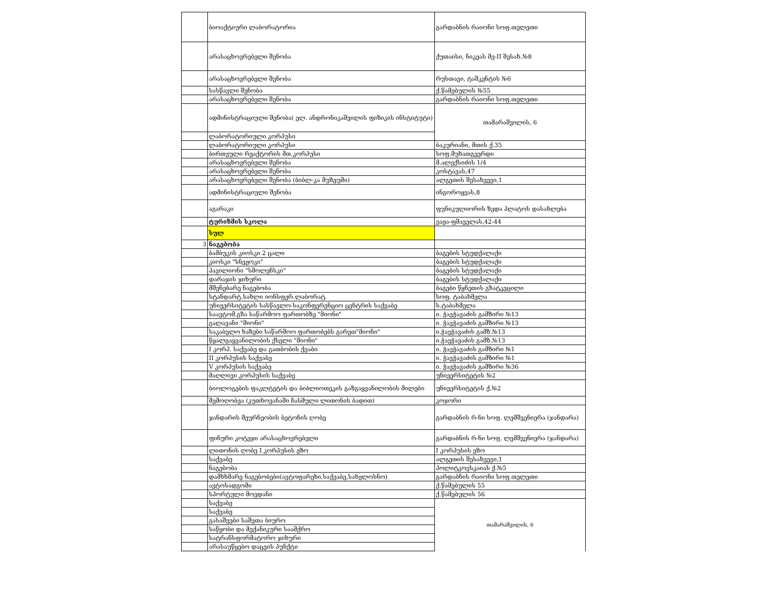| | ბიოაქტიური ლაბორატორია | გარდაბნის რაიონი სოფ.თელეთი |
| | არასაცხოვრებელი შენობა | ქუთაისი, ნიკეას მე-II შესახ.№8 |
| | არასაცხოვრებელი შენობა | რუსთავი, ტაშკენტის №6 |
| | სასწავლი შენობა | ქ.წამებულის №55 |
| | არასაცხოვრებელი შენობა | გარდაბნის რაიონი სოფ.თელეთი |
| | ადმინისტრაციული შენობა( ელ. ანდრონიკაშვილის ფიზიკის ინსტიტუტი) | თამარაშვილის, 6 |
| | ლაბორატორიული კორპუსი | |
| | ლაბორატორიული კორპუსი | ბაკურიანი, მთის ქ.35 |
| | ბირთვული რეაქტორის მთ.კორპუსი | სოფ.მუხათგვერდი |
| | არასაცხოვრებელი შენობა | მ.ალექსიძის 1/4 |
| | არასაცხოვრებელი შენობა | კოსტავას,47 |
| | არასაცხოვრებელი შენობა (ბიბლ-კა მუზეუმი) | ალგეთის შესახვევი,1 |
| | ადმინისტრაციული შენობა | ინგოროყვას,8 |
| | აგარაკი | ფუნიკულიორის ზედა პლატოს დასახლება |
| | ტურიზმის სკოლა | ვაჟა-ფშაველას,42-44 |
| | სულ | |
| 3 | ნაგებობა | |
| | ბამბუკის კიოსკი 2 ცალი | ბაგების სტუდქალაქი |
| | კიოსკი "სნეჟოკი" | ბაგების სტუდქალაქი |
| | პავილიონი "სმოლენსკი" | ბაგების სტუდქალაქი |
| | დარაჯის ჯიხური | ბაგების სტუდქალაქი |
| | მშენებარე ნაგებობა | ბაგები წყნეთის გზატკეცილი |
| | სტანდარტ.სახლი იონსფერ.ლაბორატ. | სოფ. ტაბახმელა |
| | უნივერსიტეტის სასწავლო-საკონფერენციო ცენტრის საქვაბე | ს.ტაბახმელა |
| | საავტომ.გზა საწარმოო ფართობზე "მიონი" | ი. ჭავჭავაძის გამზირი №13 |
| | გალავანი "მიონი" | ი. ჭავჭავაძის გამზირი №13 |
| | საკაბელო ხაზები საწარმოო ფართობებს გარეთ"მიონი" | ი.ჭავჭავაძის გამზ.№13 |
| | წყალგაყვანილობის ქსელი "მიონი" | ი.ჭავჭავაძის გამზ.№13 |
| | I კორპ. საქვაბე და გათბობის ქვაბი | ი. ჭავჭავაძის გამზირი №1 |
| | II კორპუსის საქვაბე | ი. ჭავჭავაძის გამზირი №1 |
| | V კორპუსის საქვაბე | ი. ჭავჭავაძის გამზირი №36 |
| | მაღლივი კორპუსის საქვაბე | უნივერსიტეტის №2 |
| | ბიოლოგების ფაკლტეტის და ბიბლიოთეკის გაზგაყვანილობის მილები | უნივერსიტეტის ქ.№2 |
| | შემოღობვა (კუთხოვანაში ჩასმული ლითონის ბადით) | კოჯორი |
| | ჯანდარის მეურნეობის ბეტონის ღობე | გარდაბნის რ-ნი სოფ. ლემშვენიერა (ჯანდარა) |
| | ფინური კოტეჯი არასაცხოვრებელი | გარდაბნის რ-ნი სოფ. ლემშვენიერა (ჯანდარა) |
| | ლითონის ღობე I კორპუსის ეზო | I კორპუსის ეზო |
| | საქვაბე | ალგეთის შესახვევი,1 |
| | ნაგებობა | პოლიტკოვსკაიას ქ.№5 |
| | დამხხმარე ნაგებობები(ავტოფარეხი,საქვაბე,სახელოსნო) | გარდაბნის რაიონი სოფ.თელეთი |
| | ავტოსადგომი | ქ.წამებულის 55 |
| | სპორტული მოედანი | ქ.წამებულის 56 |
| | საქვაბე | თამარაშვილის, 6 |
| | საქვაბე | |
| | გასაშვები საშვთა ბიურო | |
| | საწყობი და მექანიკური საამქრო | |
| | სატრანსფორმატორო ჯიხური | |
| | არასაუწყებო დაცვის პუნქტი | |